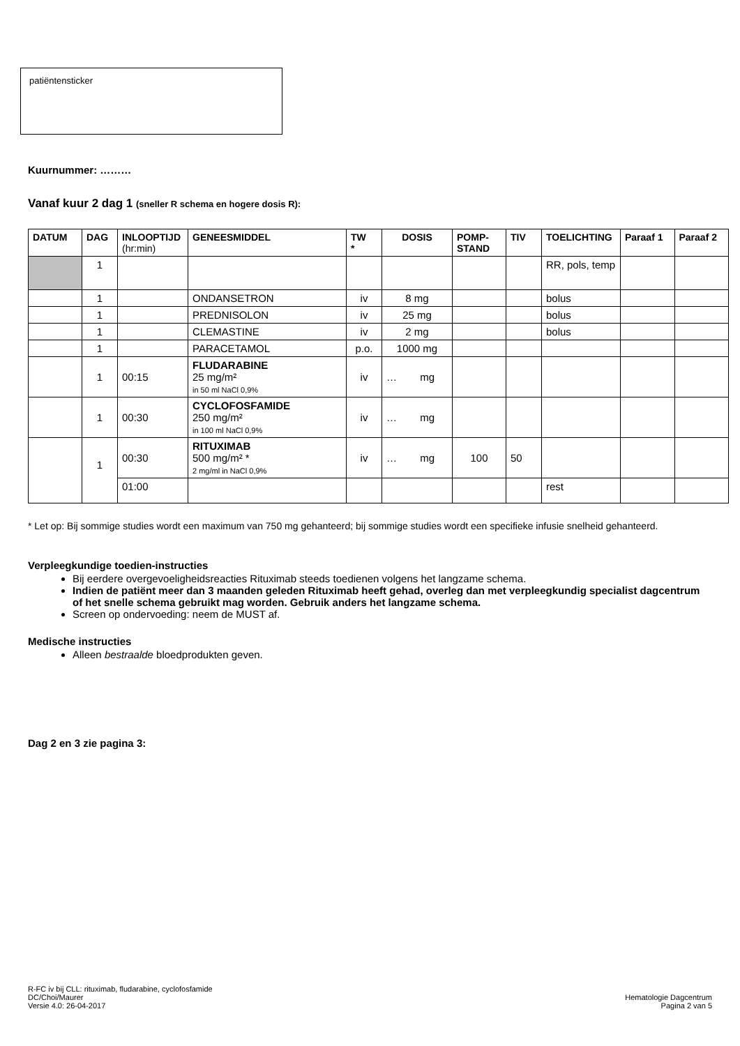patiëntensticker
Kuurnummer: ………
Vanaf kuur 2 dag 1 (sneller R schema en hogere dosis R):
| DATUM | DAG | INLOOPTIJD (hr:min) | GENEESMIDDEL | TW * | DOSIS | POMP- STAND | TIV | TOELICHTING | Paraaf 1 | Paraaf 2 |
| --- | --- | --- | --- | --- | --- | --- | --- | --- | --- | --- |
| | 1 | | | | | | | RR, pols, temp | | |
| | 1 | | ONDANSETRON | iv | 8 mg | | | bolus | | |
| | 1 | | PREDNISOLON | iv | 25 mg | | | bolus | | |
| | 1 | | CLEMASTINE | iv | 2 mg | | | bolus | | |
| | 1 | | PARACETAMOL | p.o. | 1000 mg | | | | | |
| | 1 | 00:15 | FLUDARABINE 25 mg/m² in 50 ml NaCl 0,9% | iv | … mg | | | | | |
| | 1 | 00:30 | CYCLOFOSFAMIDE 250 mg/m² in 100 ml NaCl 0,9% | iv | … mg | | | | | |
| | 1 | 00:30 | RITUXIMAB 500 mg/m² * 2 mg/ml in NaCl 0,9% | iv | … mg | 100 | 50 | | | |
| | | 01:00 | | | | | | rest | | |
* Let op: Bij sommige studies wordt een maximum van 750 mg gehanteerd; bij sommige studies wordt een specifieke infusie snelheid gehanteerd.
Verpleegkundige toedien-instructies
Bij eerdere overgevoeligheidsreacties Rituximab steeds toedienen volgens het langzame schema.
Indien de patiënt meer dan 3 maanden geleden Rituximab heeft gehad, overleg dan met verpleegkundig specialist dagcentrum of het snelle schema gebruikt mag worden. Gebruik anders het langzame schema.
Screen op ondervoeding: neem de MUST af.
Medische instructies
Alleen bestraalde bloedprodukten geven.
Dag 2 en 3 zie pagina 3:
R-FC iv bij CLL: rituximab, fludarabine, cyclofosfamide
DC/Choi/Maurer
Versie 4.0: 26-04-2017
Hematologie Dagcentrum
Pagina 2 van 5